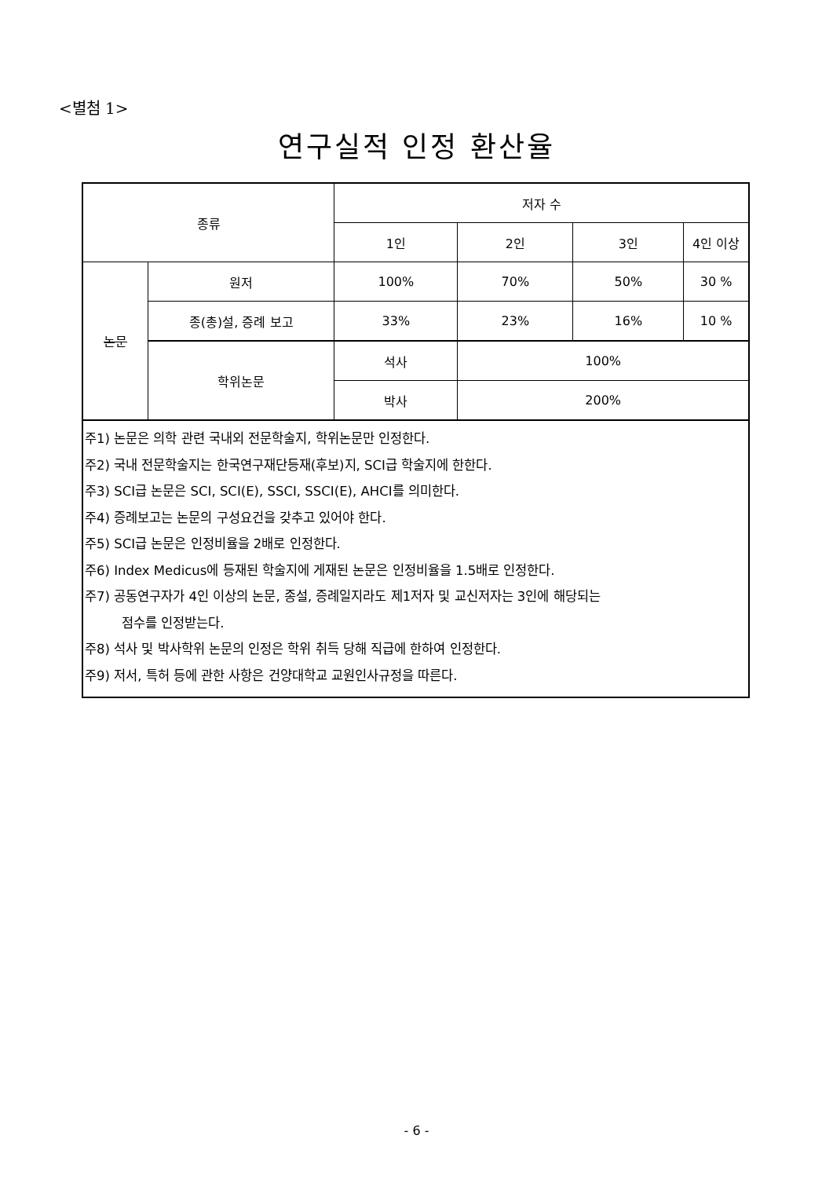<별첨 1>
연구실적 인정 환산율
| 종류 | | 저자 수 | | | |
| --- | --- | --- | --- | --- | --- |
| | | 1인 | 2인 | 3인 | 4인 이상 |
| 논문 | 원저 | 100% | 70% | 50% | 30 % |
| | 종(총)설, 증례 보고 | 33% | 23% | 16% | 10 % |
| | 학위논문 | 석사 | 100% | | |
| | | 박사 | 200% | | |
| 주1) 논문은 의학 관련 국내외 전문학술지, 학위논문만 인정한다. 주2) 국내 전문학술지는 한국연구재단등재(후보)지, SCI급 학술지에 한한다. 주3) SCI급 논문은 SCI, SCI(E), SSCI, SSCI(E), AHCI를 의미한다. 주4) 증례보고는 논문의 구성요건을 갖추고 있어야 한다. 주5) SCI급 논문은 인정비율을 2배로 인정한다. 주6) Index Medicus에 등재된 학술지에 게재된 논문은 인정비율을 1.5배로 인정한다. 주7) 공동연구자가 4인 이상의 논문, 종설, 증례일지라도 제1저자 및 교신저자는 3인에 해당되는 점수를 인정받는다. 주8) 석사 및 박사학위 논문의 인정은 학위 취득 당해 직급에 한하여 인정한다. 주9) 저서, 특허 등에 관한 사항은 건양대학교 교원인사규정을 따른다. | | | | | |
- 6 -